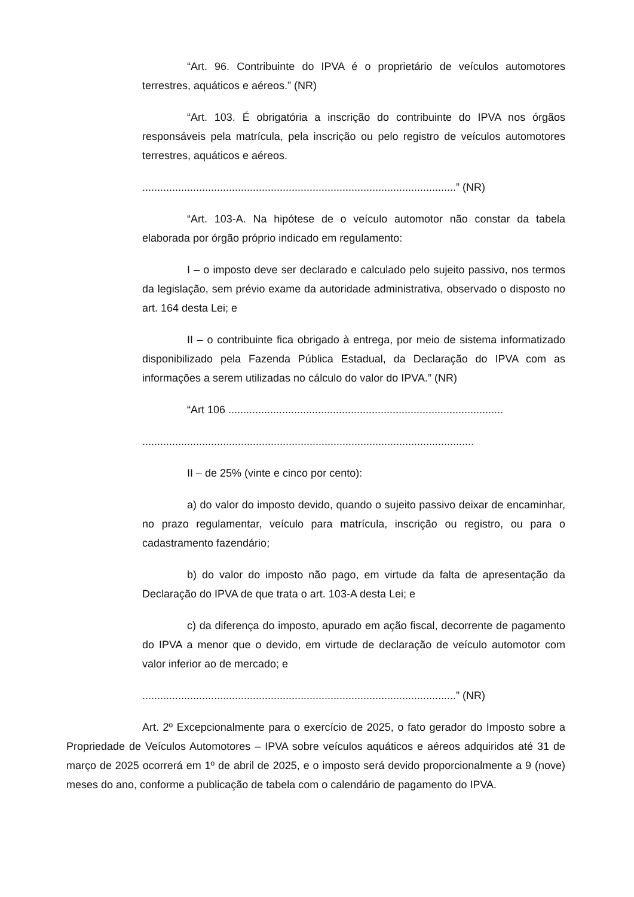“Art. 96. Contribuinte do IPVA é o proprietário de veículos automotores terrestres, aquáticos e aéreos.” (NR)
“Art. 103. É obrigatória a inscrição do contribuinte do IPVA nos órgãos responsáveis pela matrícula, pela inscrição ou pelo registro de veículos automotores terrestres, aquáticos e aéreos.
.........................................................................................................” (NR)
“Art. 103-A. Na hipótese de o veículo automotor não constar da tabela elaborada por órgão próprio indicado em regulamento:
I – o imposto deve ser declarado e calculado pelo sujeito passivo, nos termos da legislação, sem prévio exame da autoridade administrativa, observado o disposto no art. 164 desta Lei; e
II – o contribuinte fica obrigado à entrega, por meio de sistema informatizado disponibilizado pela Fazenda Pública Estadual, da Declaração do IPVA com as informações a serem utilizadas no cálculo do valor do IPVA.” (NR)
“Art 106 ............................................................................................
...............................................................................................................
II – de 25% (vinte e cinco por cento):
a) do valor do imposto devido, quando o sujeito passivo deixar de encaminhar, no prazo regulamentar, veículo para matrícula, inscrição ou registro, ou para o cadastramento fazendário;
b) do valor do imposto não pago, em virtude da falta de apresentação da Declaração do IPVA de que trata o art. 103-A desta Lei; e
c) da diferença do imposto, apurado em ação fiscal, decorrente de pagamento do IPVA a menor que o devido, em virtude de declaração de veículo automotor com valor inferior ao de mercado; e
.........................................................................................................” (NR)
Art. 2º Excepcionalmente para o exercício de 2025, o fato gerador do Imposto sobre a Propriedade de Veículos Automotores – IPVA sobre veículos aquáticos e aéreos adquiridos até 31 de março de 2025 ocorrerá em 1º de abril de 2025, e o imposto será devido proporcionalmente a 9 (nove) meses do ano, conforme a publicação de tabela com o calendário de pagamento do IPVA.